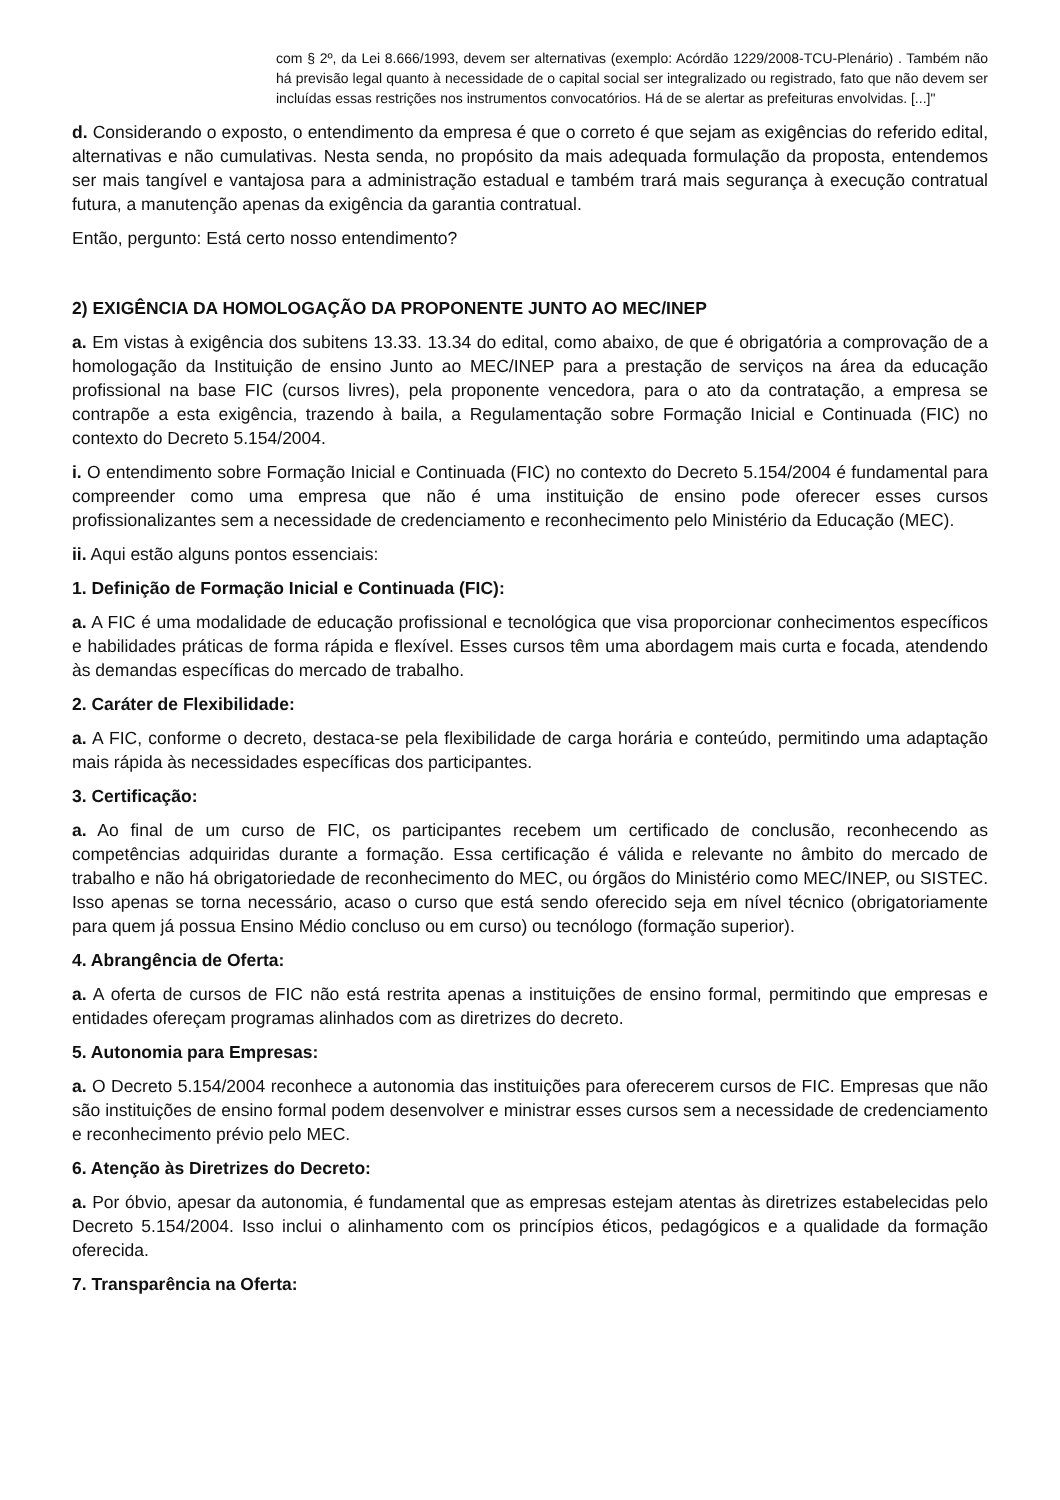com § 2º, da Lei 8.666/1993, devem ser alternativas (exemplo: Acórdão 1229/2008-TCU-Plenário) . Também não há previsão legal quanto à necessidade de o capital social ser integralizado ou registrado, fato que não devem ser incluídas essas restrições nos instrumentos convocatórios. Há de se alertar as prefeituras envolvidas. [...]"
d. Considerando o exposto, o entendimento da empresa é que o correto é que sejam as exigências do referido edital, alternativas e não cumulativas. Nesta senda, no propósito da mais adequada formulação da proposta, entendemos ser mais tangível e vantajosa para a administração estadual e também trará mais segurança à execução contratual futura, a manutenção apenas da exigência da garantia contratual.
Então, pergunto: Está certo nosso entendimento?
2) EXIGÊNCIA DA HOMOLOGAÇÃO DA PROPONENTE JUNTO AO MEC/INEP
a. Em vistas à exigência dos subitens 13.33. 13.34 do edital, como abaixo, de que é obrigatória a comprovação de a homologação da Instituição de ensino Junto ao MEC/INEP para a prestação de serviços na área da educação profissional na base FIC (cursos livres), pela proponente vencedora, para o ato da contratação, a empresa se contrapõe a esta exigência, trazendo à baila, a Regulamentação sobre Formação Inicial e Continuada (FIC) no contexto do Decreto 5.154/2004.
i. O entendimento sobre Formação Inicial e Continuada (FIC) no contexto do Decreto 5.154/2004 é fundamental para compreender como uma empresa que não é uma instituição de ensino pode oferecer esses cursos profissionalizantes sem a necessidade de credenciamento e reconhecimento pelo Ministério da Educação (MEC).
ii. Aqui estão alguns pontos essenciais:
1. Definição de Formação Inicial e Continuada (FIC):
a. A FIC é uma modalidade de educação profissional e tecnológica que visa proporcionar conhecimentos específicos e habilidades práticas de forma rápida e flexível. Esses cursos têm uma abordagem mais curta e focada, atendendo às demandas específicas do mercado de trabalho.
2. Caráter de Flexibilidade:
a. A FIC, conforme o decreto, destaca-se pela flexibilidade de carga horária e conteúdo, permitindo uma adaptação mais rápida às necessidades específicas dos participantes.
3. Certificação:
a. Ao final de um curso de FIC, os participantes recebem um certificado de conclusão, reconhecendo as competências adquiridas durante a formação. Essa certificação é válida e relevante no âmbito do mercado de trabalho e não há obrigatoriedade de reconhecimento do MEC, ou órgãos do Ministério como MEC/INEP, ou SISTEC. Isso apenas se torna necessário, acaso o curso que está sendo oferecido seja em nível técnico (obrigatoriamente para quem já possua Ensino Médio concluso ou em curso) ou tecnólogo (formação superior).
4. Abrangência de Oferta:
a. A oferta de cursos de FIC não está restrita apenas a instituições de ensino formal, permitindo que empresas e entidades ofereçam programas alinhados com as diretrizes do decreto.
5. Autonomia para Empresas:
a. O Decreto 5.154/2004 reconhece a autonomia das instituições para oferecerem cursos de FIC. Empresas que não são instituições de ensino formal podem desenvolver e ministrar esses cursos sem a necessidade de credenciamento e reconhecimento prévio pelo MEC.
6. Atenção às Diretrizes do Decreto:
a. Por óbvio, apesar da autonomia, é fundamental que as empresas estejam atentas às diretrizes estabelecidas pelo Decreto 5.154/2004. Isso inclui o alinhamento com os princípios éticos, pedagógicos e a qualidade da formação oferecida.
7. Transparência na Oferta: